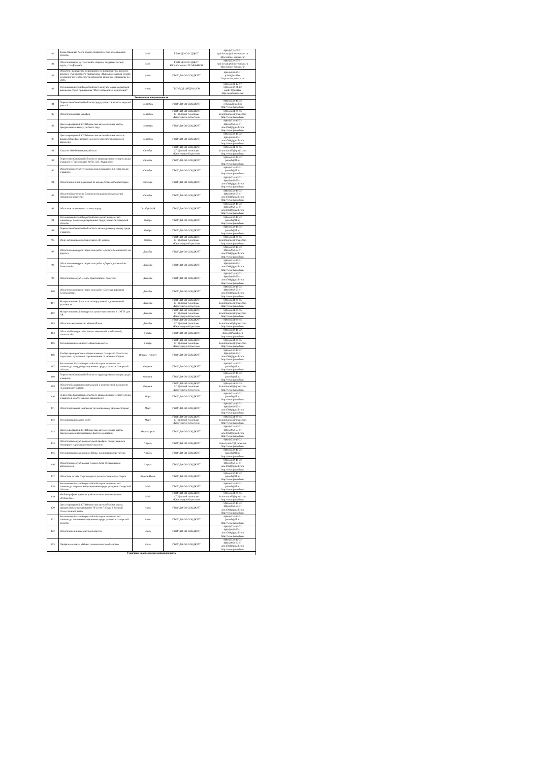| 80 | Торжественный смотр военно-патриотических объединений области | Май | ГБОУ ДО СО СДДЮТ | 8(846) 332-07-51 vpk-desant@pioner-samara.ru http://pioner-samara.ru/ |
| 81 | Областной парад детских войск «Бравые солдаты с песней идут», г. Нефтегорск | Май | ГБОУ ДО СО СДДЮТ Юго-восточное ТУ МОиН СО | 8(846) 332-07-51 vpk-desant@pioner-samara.ru http://pioner-samara.ru/ |
| 82 | Областное конкурсное мероприятие по профилактике детского дорожно-транспортного травматизма «Первый семейный онлайн чемпионат по безопасности дорожного движения «Каникулы без ДТП» | Июнь | ГБОУ ДО СО СОЦДЮТТ | 8(846) 952-63-11 p.ddtt@mail.ru http://www.juntech.ru |
| 83 | Региональный этап Всероссийского конкурса юных медиаторов школьных служб примирения "Мастерство юных медиаторов" | Июнь | ГБОУДОД ЦРТДЮ ЦСМ | 8(846) 333-12-17 8(846) 332-01-62 sem610@mail.ru http://цсмсамара.рф/ |
| Техническая направленность | | | | |
| 84 | Первенство Самарской области среди учащихся в классе моделей ракет S | Сентябрь | ГБОУ ДО СО СОЦДЮТТ | 8(846) 332-40-32 nvknvrv@mail.ru http://www.juntech.ru/ |
| 85 | Областной дизайн-марафон | Сентябрь | ГБОУ ДО СО СОЦДЮТТ СП Детский технопарк «Кванториум-63 регион» | 8(846) 334-20-15 kvantorium63@gmail.com http://www.juntech.ru/ |
| 86 | Цикл мероприятий СП Юношеская автомобильная школа, приуроченных началу учебного года | Сентябрь | ГБОУ ДО СО СОЦДЮТТ | 8(846) 332-40-32 8(846) 952-63-11 amv4768@gmail.com http://www.juntech.ru/ |
| 87 | Цикл мероприятий СП Юношеская автомобильная школа в рамках Общефедеральной недели безопасности дорожного движения | Сентябрь | ГБОУ ДО СО СОЦДЮТТ | 8(846) 332-40-32 8(846) 952-63-11 amv4768@gmail.com http://www.juntech.ru/ |
| 88 | Хакатон «Мобильная разработка» | Октябрь | ГБОУ ДО СО СОЦДЮТТ СП Детский технопарк «Кванториум-63 регион» | 8(846) 334-20-15 kvantorium63@gmail.com http://www.juntech.ru/ |
| 89 | Первенство Самарской области по авиамодельному спорту среди учащихся «Переходящий Кубок А.В. Журавкова» | Октябрь | ГБОУ ДО СО СОЦДЮТТ | 8(846) 332-40-32 juntech@bk.ru http://www.juntech.ru/ |
| 90 | Областной конкурс стендовых моделей кораблей и судов среди учащихся | Октябрь | ГБОУ ДО СО СОЦДЮТТ | 8(846) 332-40-32 juntech@bk.ru http://www.juntech.ru/ |
| 91 | Областной летний чемпионат по юношескому автомногоборью | Октябрь | ГБОУ ДО СО СОЦДЮТТ | 8(846) 332-40-32 8(846) 952-63-11 amv4768@gmail.com http://www.juntech.ru/ |
| 92 | Областной конкурс по безопасности дорожного движения «Водители-родители» | Октябрь | ГБОУ ДО СО СОЦДЮТТ | 8(846) 332-40-32 8(846) 952-63-11 amv4768@gmail.com http://www.juntech.ru/ |
| 93 | Областная спартакиада по автоспорту | Октябрь-Май | ГБОУ ДО СО СОЦДЮТТ | 8(846) 332-40-32 8(846) 952-63-11 amv4768@gmail.com http://www.juntech.ru/ |
| 94 | Региональный этап Всероссийской научно-технической олимпиады по автомоделированию среди учащихся Самарской области | Ноябрь | ГБОУ ДО СО СОЦДЮТТ | 8(846) 332-40-32 juntech@bk.ru http://www.juntech.ru/ |
| 95 | Первенство Самарской области по автомодельному спорту среди учащихся | Ноябрь | ГБОУ ДО СО СОЦДЮТТ | 8(846) 332-40-32 juntech@bk.ru http://www.juntech.ru/ |
| 96 | Очно-заочный конкурс на лучшую 3D модель | Ноябрь | ГБОУ ДО СО СОЦДЮТТ СП Детский технопарк «Кванториум-63 регион» | 8(846) 334-20-15 kvantorium63@gmail.com http://www.juntech.ru/ |
| 97 | Областного конкурса творческих работ «Дети за безопасность на дороге!» | Декабрь | ГБОУ ДО СО СОЦДЮТТ | 8(846) 332-40-32 8(846) 952-63-11 amv4768@gmail.com http://www.juntech.ru/ |
| 98 | Областного конкурса творческих работ «Дорога должна быть безопасной» | Декабрь | ГБОУ ДО СО СОЦДЮТТ | 8(846) 332-40-32 8(846) 952-63-11 amv4768@gmail.com http://www.juntech.ru/ |
| 99 | Областной конкурс «Новое транспортное средство» | Декабрь | ГБОУ ДО СО СОЦДЮТТ | 8(846) 332-40-32 8(846) 952-63-11 amv4768@gmail.com http://www.juntech.ru/ |
| 100 | Областного конкурса творческих работ «Детская дорожная безопасность» | Декабрь | ГБОУ ДО СО СОЦДЮТТ | 8(846) 332-40-32 8(846) 952-63-11 amv4768@gmail.com http://www.juntech.ru/ |
| 101 | Межрегиональный хакатон по виртуальной и дополненной реальности | Декабрь | ГБОУ ДО СО СОЦДЮТТ СП Детский технопарк «Кванториум-63 регион» | 8(846) 334-20-15 kvantorium63@gmail.com http://www.juntech.ru/ |
| 102 | Межрегиональный конкурс на лучшее приложение в UNITY для AR | Декабрь | ГБОУ ДО СО СОЦДЮТТ СП Детский технопарк «Кванториум-63 регион» | 8(846) 334-20-15 kvantorium63@gmail.com http://www.juntech.ru/ |
| 103 | Областное мероприятие «КвантоЁлка» | Декабрь | ГБОУ ДО СО СОЦДЮТТ СП Детский технопарк «Кванториум-63 регион» | 8(846) 334-20-15 kvantorium63@gmail.com http://www.juntech.ru/ |
| 104 | Областной конкурс «Фестиваль инноваций, изобретений, технологий» | Январь | ГБОУ ДО СО СОЦДЮТТ | 8(846) 332-40-32 distconf@yandex.ru http://www.juntech.ru/ |
| 105 | Региональный чемпионат «Квантошахматы» | Январь | ГБОУ ДО СО СОЦДЮТТ СП Детский технопарк «Кванториум-63 регион» | 8(846) 334-20-15 kvantorium63@gmail.com http://www.juntech.ru/ |
| 106 | Учебно-тренировочные сборы команды Самарской области по подготовке к участию в соревнованиях по автомногоборью | Январь - Август | ГБОУ ДО СО СОЦДЮТТ | 8(846) 332-40-32 8(846) 952-63-11 amv4768@gmail.com http://www.juntech.ru/ |
| 107 | Региональный этап Всероссийской научно-технической олимпиады по судомоделированию среди учащихся Самарской области | Февраль | ГБОУ ДО СО СОЦДЮТТ | 8(846) 332-40-32 juntech@bk.ru http://www.juntech.ru/ |
| 108 | Первенство Самарской области по судомодельному спорту среди учащихся | Февраль | ГБОУ ДО СО СОЦДЮТТ | 8(846) 332-40-32 juntech@bk.ru http://www.juntech.ru/ |
| 109 | Областной хакатон по виртуальной и дополненной реальности «Самарская губерния» | Февраль | ГБОУ ДО СО СОЦДЮТТ СП Детский технопарк «Кванториум-63 регион» | 8(846) 334-20-15 kvantorium63@gmail.com http://www.juntech.ru/ |
| 110 | Первенство Самарской области по авиамодельному спорту среди учащихся в классе зальных авиамоделей | Март | ГБОУ ДО СО СОЦДЮТТ | 8(846) 332-40-32 juntech@bk.ru http://www.juntech.ru/ |
| 111 | Областной зимний чемпионат по юношескому автомногоборью | Март | ГБОУ ДО СО СОЦДЮТТ | 8(846) 332-40-32 8(846) 952-63-11 amv4768@gmail.com http://www.juntech.ru/ |
| 112 | Региональный хакатон по IT | Март | ГБОУ ДО СО СОЦДЮТТ СП Детский технопарк «Кванториум-63 регион» | 8(846) 334-20-15 kvantorium63@gmail.com http://www.juntech.ru/ |
| 113 | Цикл мероприятий СП Юношеская автомобильная школа, приуроченных празднованию Дня Космонавтики | Март-Апрель | ГБОУ ДО СО СОЦДЮТТ | 8(846) 332-40-32 8(846) 952-63-11 amv4768@gmail.com http://www.juntech.ru/ |
| 114 | Областной конкурс компьютерной графики среди учащихся «Комприс» с дистанционным участием | Апрель | ГБОУ ДО СО СОЦДЮТТ | 8(846) 332-40-32 contest.juntech@yandex.ru http://www.juntech.ru/ |
| 115 | Региональная конференция «Юные техники и изобретатели» | Апрель | ГБОУ ДО СО СОЦДЮТТ | 8(846) 332-40-32 juntech@bk.ru http://www.juntech.ru/ |
| 116 | Областной конкурс команд технического обслуживания автомобилей | Апрель | ГБОУ ДО СО СОЦДЮТТ | 8(846) 332-40-32 8(846) 952-63-11 amv4768@gmail.com http://www.juntech.ru/ |
| 117 | Областная летняя спартакиада по техническим видам спорта | Апрель-Июнь | ГБОУ ДО СО СОЦДЮТТ | 8(846) 332-40-32 juntech@bk.ru http://www.juntech.ru/ |
| 118 | Региональный этап Всероссийской научно-технической олимпиады по ракетомоделированию среди учащихся Самарской области | Май | ГБОУ ДО СО СОЦДЮТТ | 8(846) 332-40-32 juntech@bk.ru http://www.juntech.ru/ |
| 119 | «Робомарафон» в рамках робототехнического фестиваля «Робовесна» | Май | ГБОУ ДО СО СОЦДЮТТ СП Детский технопарк «Кванториум-63 регион» | 8(846) 334-20-15 kvantorium63@gmail.com http://www.juntech.ru/ |
| 120 | Цикл мероприятий СП Юношеская автомобильная школа, приуроченных празднованию 76-летия Победы в Великой Отечественной войне | Июнь | ГБОУ ДО СО СОЦДЮТТ | 8(846) 332-40-32 8(846) 952-63-11 amv4768@gmail.com http://www.juntech.ru/ |
| 121 | Региональный этап Всероссийской научно-технической олимпиады по авиамоделированию среди учащихся Самарской области | Июнь | ГБОУ ДО СО СОЦДЮТТ | 8(846) 332-40-32 juntech@bk.ru http://www.juntech.ru/ |
| 122 | Областной слет юных автомобилистов | Июль | ГБОУ ДО СО СОЦДЮТТ | 8(846) 332-40-32 8(846) 952-63-11 amv4768@gmail.com http://www.juntech.ru/ |
| 123 | Профильная смена «Юные техники и автомобилисты» | Июль | ГБОУ ДО СО СОЦДЮТТ | 8(846) 332-40-32 8(846) 952-63-11 amv4768@gmail.com http://www.juntech.ru/ |
| Туристско-краеведческая направленность | | | | |